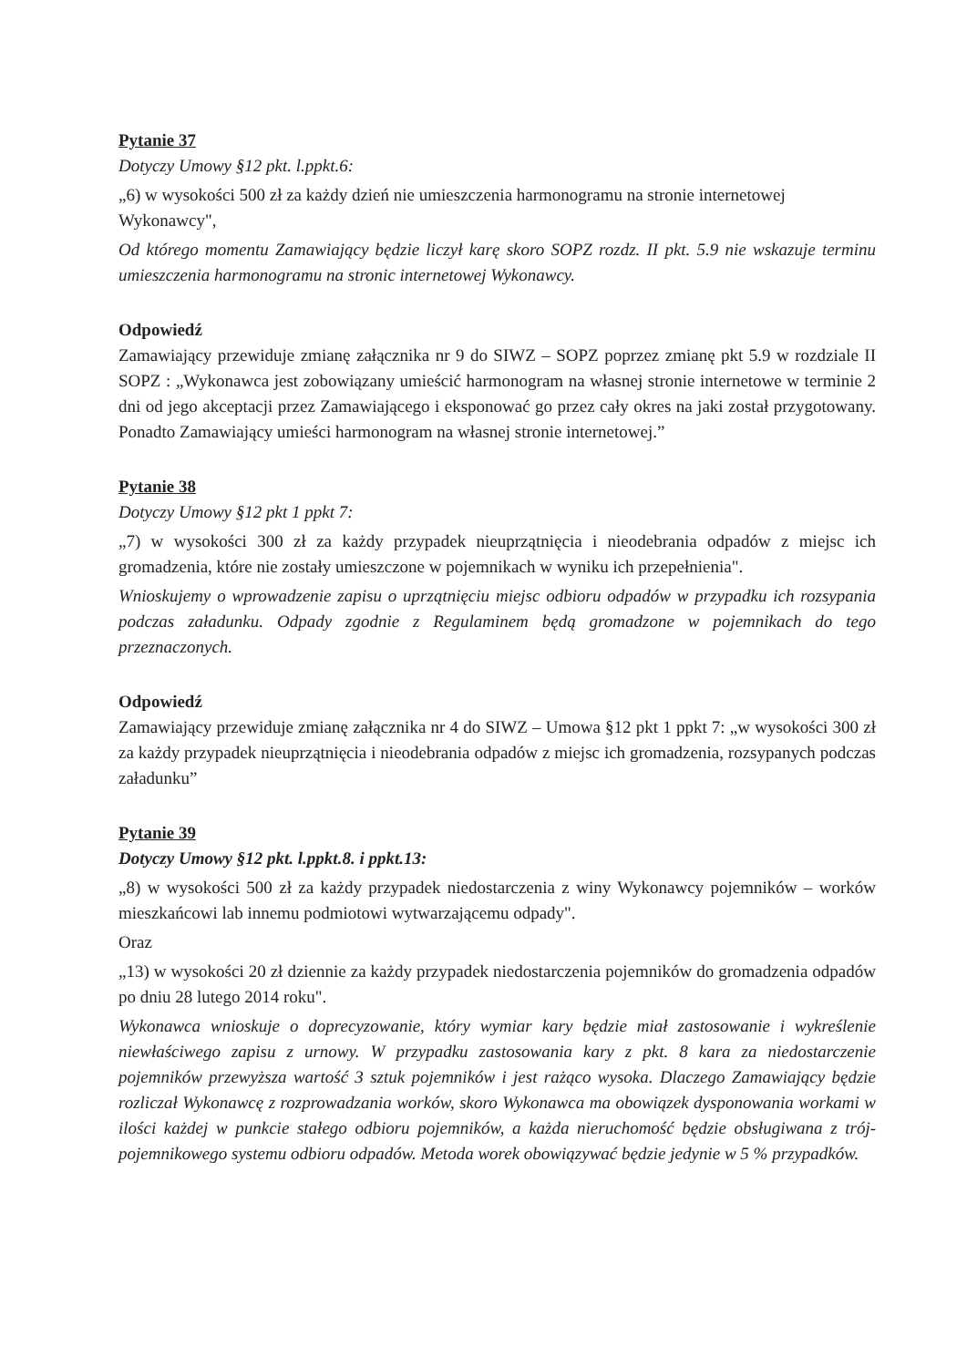Pytanie 37
Dotyczy Umowy §12 pkt. l.ppkt.6:
„6) w wysokości 500 zł za każdy dzień nie umieszczenia harmonogramu na stronie internetowej
Wykonawcy",
Od którego momentu Zamawiający będzie liczył karę skoro SOPZ rozdz. II pkt. 5.9 nie wskazuje terminu umieszczenia harmonogramu na stronic internetowej Wykonawcy.
Odpowiedź
Zamawiający przewiduje zmianę załącznika nr 9 do SIWZ – SOPZ poprzez zmianę pkt 5.9 w rozdziale II SOPZ : „Wykonawca jest zobowiązany umieścić harmonogram na własnej stronie internetowe w terminie 2 dni od jego akceptacji przez Zamawiającego i eksponować go przez cały okres na jaki został przygotowany. Ponadto Zamawiający umieści harmonogram na własnej stronie internetowej.”
Pytanie 38
Dotyczy Umowy §12 pkt 1 ppkt 7:
„7) w wysokości 300 zł za każdy przypadek nieuprzątnięcia i nieodebrania odpadów z miejsc ich gromadzenia, które nie zostały umieszczone w pojemnikach w wyniku ich przepełnienia".
Wnioskujemy o wprowadzenie zapisu o uprzątnięciu miejsc odbioru odpadów w przypadku ich rozsypania podczas załadunku. Odpady zgodnie z Regulaminem będą gromadzone w pojemnikach do tego przeznaczonych.
Odpowiedź
Zamawiający przewiduje zmianę załącznika nr 4 do SIWZ – Umowa §12 pkt 1 ppkt 7: „w wysokości 300 zł za każdy przypadek nieuprzątnięcia i nieodebrania odpadów z miejsc ich gromadzenia, rozsypanych podczas załadunku”
Pytanie 39
Dotyczy Umowy §12 pkt. l.ppkt.8. i ppkt.13:
„8) w wysokości 500 zł za każdy przypadek niedostarczenia z winy Wykonawcy pojemników – worków mieszkańcowi lab innemu podmiotowi wytwarzającemu odpady".
Oraz
„13) w wysokości 20 zł dziennie za każdy przypadek niedostarczenia pojemników do gromadzenia odpadów po dniu 28 lutego 2014 roku".
Wykonawca wnioskuje o doprecyzowanie, który wymiar kary będzie miał zastosowanie i wykreślenie niewłaściwego zapisu z urnowy. W przypadku zastosowania kary z pkt. 8 kara za niedostarczenie pojemników przewyższa wartość 3 sztuk pojemników i jest rażąco wysoka. Dlaczego Zamawiający będzie rozliczał Wykonawcę z rozprowadzania worków, skoro Wykonawca ma obowiązek dysponowania workami w ilości każdej w punkcie stałego odbioru pojemników, a każda nieruchomość będzie obsługiwana z trój-pojemnikowego systemu odbioru odpadów. Metoda worek obowiązywać będzie jedynie w 5 % przypadków.